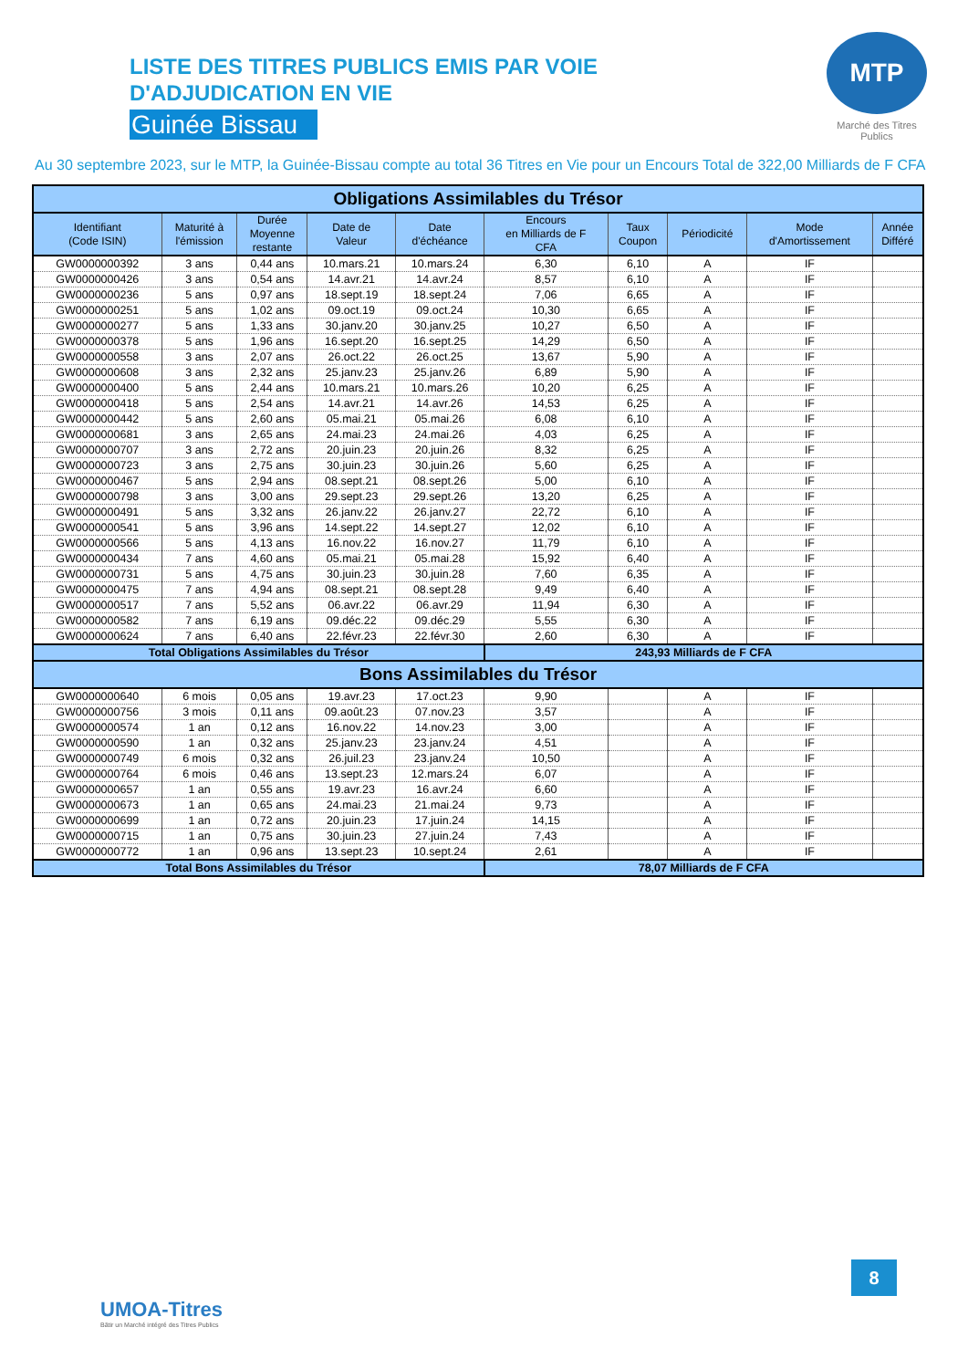MTP
Marché des Titres Publics
LISTE DES TITRES PUBLICS EMIS PAR VOIE
D'ADJUDICATION EN VIE
Guinée Bissau
Au 30 septembre 2023, sur le MTP, la Guinée-Bissau compte au total 36 Titres en Vie pour un Encours Total de 322,00 Milliards de F CFA
| Obligations Assimilables du Trésor | | | | | | | | | |
| --- | --- | --- | --- | --- | --- | --- | --- | --- | --- |
| Identifiant (Code ISIN) | Maturité à l'émission | Durée Moyenne restante | Date de Valeur | Date d'échéance | Encours en Milliards de F CFA | Taux Coupon | Périodicité | Mode d'Amortissement | Année Différé |
| GW0000000392 | 3 ans | 0,44 ans | 10.mars.21 | 10.mars.24 | 6,30 | 6,10 | A | IF | |
| GW0000000426 | 3 ans | 0,54 ans | 14.avr.21 | 14.avr.24 | 8,57 | 6,10 | A | IF | |
| GW0000000236 | 5 ans | 0,97 ans | 18.sept.19 | 18.sept.24 | 7,06 | 6,65 | A | IF | |
| GW0000000251 | 5 ans | 1,02 ans | 09.oct.19 | 09.oct.24 | 10,30 | 6,65 | A | IF | |
| GW0000000277 | 5 ans | 1,33 ans | 30.janv.20 | 30.janv.25 | 10,27 | 6,50 | A | IF | |
| GW0000000378 | 5 ans | 1,96 ans | 16.sept.20 | 16.sept.25 | 14,29 | 6,50 | A | IF | |
| GW0000000558 | 3 ans | 2,07 ans | 26.oct.22 | 26.oct.25 | 13,67 | 5,90 | A | IF | |
| GW0000000608 | 3 ans | 2,32 ans | 25.janv.23 | 25.janv.26 | 6,89 | 5,90 | A | IF | |
| GW0000000400 | 5 ans | 2,44 ans | 10.mars.21 | 10.mars.26 | 10,20 | 6,25 | A | IF | |
| GW0000000418 | 5 ans | 2,54 ans | 14.avr.21 | 14.avr.26 | 14,53 | 6,25 | A | IF | |
| GW0000000442 | 5 ans | 2,60 ans | 05.mai.21 | 05.mai.26 | 6,08 | 6,10 | A | IF | |
| GW0000000681 | 3 ans | 2,65 ans | 24.mai.23 | 24.mai.26 | 4,03 | 6,25 | A | IF | |
| GW0000000707 | 3 ans | 2,72 ans | 20.juin.23 | 20.juin.26 | 8,32 | 6,25 | A | IF | |
| GW0000000723 | 3 ans | 2,75 ans | 30.juin.23 | 30.juin.26 | 5,60 | 6,25 | A | IF | |
| GW0000000467 | 5 ans | 2,94 ans | 08.sept.21 | 08.sept.26 | 5,00 | 6,10 | A | IF | |
| GW0000000798 | 3 ans | 3,00 ans | 29.sept.23 | 29.sept.26 | 13,20 | 6,25 | A | IF | |
| GW0000000491 | 5 ans | 3,32 ans | 26.janv.22 | 26.janv.27 | 22,72 | 6,10 | A | IF | |
| GW0000000541 | 5 ans | 3,96 ans | 14.sept.22 | 14.sept.27 | 12,02 | 6,10 | A | IF | |
| GW0000000566 | 5 ans | 4,13 ans | 16.nov.22 | 16.nov.27 | 11,79 | 6,10 | A | IF | |
| GW0000000434 | 7 ans | 4,60 ans | 05.mai.21 | 05.mai.28 | 15,92 | 6,40 | A | IF | |
| GW0000000731 | 5 ans | 4,75 ans | 30.juin.23 | 30.juin.28 | 7,60 | 6,35 | A | IF | |
| GW0000000475 | 7 ans | 4,94 ans | 08.sept.21 | 08.sept.28 | 9,49 | 6,40 | A | IF | |
| GW0000000517 | 7 ans | 5,52 ans | 06.avr.22 | 06.avr.29 | 11,94 | 6,30 | A | IF | |
| GW0000000582 | 7 ans | 6,19 ans | 09.déc.22 | 09.déc.29 | 5,55 | 6,30 | A | IF | |
| GW0000000624 | 7 ans | 6,40 ans | 22.févr.23 | 22.févr.30 | 2,60 | 6,30 | A | IF | |
| Total Obligations Assimilables du Trésor | | | | | 243,93 Milliards de F CFA | | | | |
| Bons Assimilables du Trésor | | | | | | | | | |
| GW0000000640 | 6 mois | 0,05 ans | 19.avr.23 | 17.oct.23 | 9,90 | | A | IF | |
| GW0000000756 | 3 mois | 0,11 ans | 09.août.23 | 07.nov.23 | 3,57 | | A | IF | |
| GW0000000574 | 1 an | 0,12 ans | 16.nov.22 | 14.nov.23 | 3,00 | | A | IF | |
| GW0000000590 | 1 an | 0,32 ans | 25.janv.23 | 23.janv.24 | 4,51 | | A | IF | |
| GW0000000749 | 6 mois | 0,32 ans | 26.juil.23 | 23.janv.24 | 10,50 | | A | IF | |
| GW0000000764 | 6 mois | 0,46 ans | 13.sept.23 | 12.mars.24 | 6,07 | | A | IF | |
| GW0000000657 | 1 an | 0,55 ans | 19.avr.23 | 16.avr.24 | 6,60 | | A | IF | |
| GW0000000673 | 1 an | 0,65 ans | 24.mai.23 | 21.mai.24 | 9,73 | | A | IF | |
| GW0000000699 | 1 an | 0,72 ans | 20.juin.23 | 17.juin.24 | 14,15 | | A | IF | |
| GW0000000715 | 1 an | 0,75 ans | 30.juin.23 | 27.juin.24 | 7,43 | | A | IF | |
| GW0000000772 | 1 an | 0,96 ans | 13.sept.23 | 10.sept.24 | 2,61 | | A | IF | |
| Total Bons Assimilables du Trésor | | | | | 78,07 Milliards de F CFA | | | | |
UMOA-Titres
Bâtir un Marché intégré des Titres Publics
8